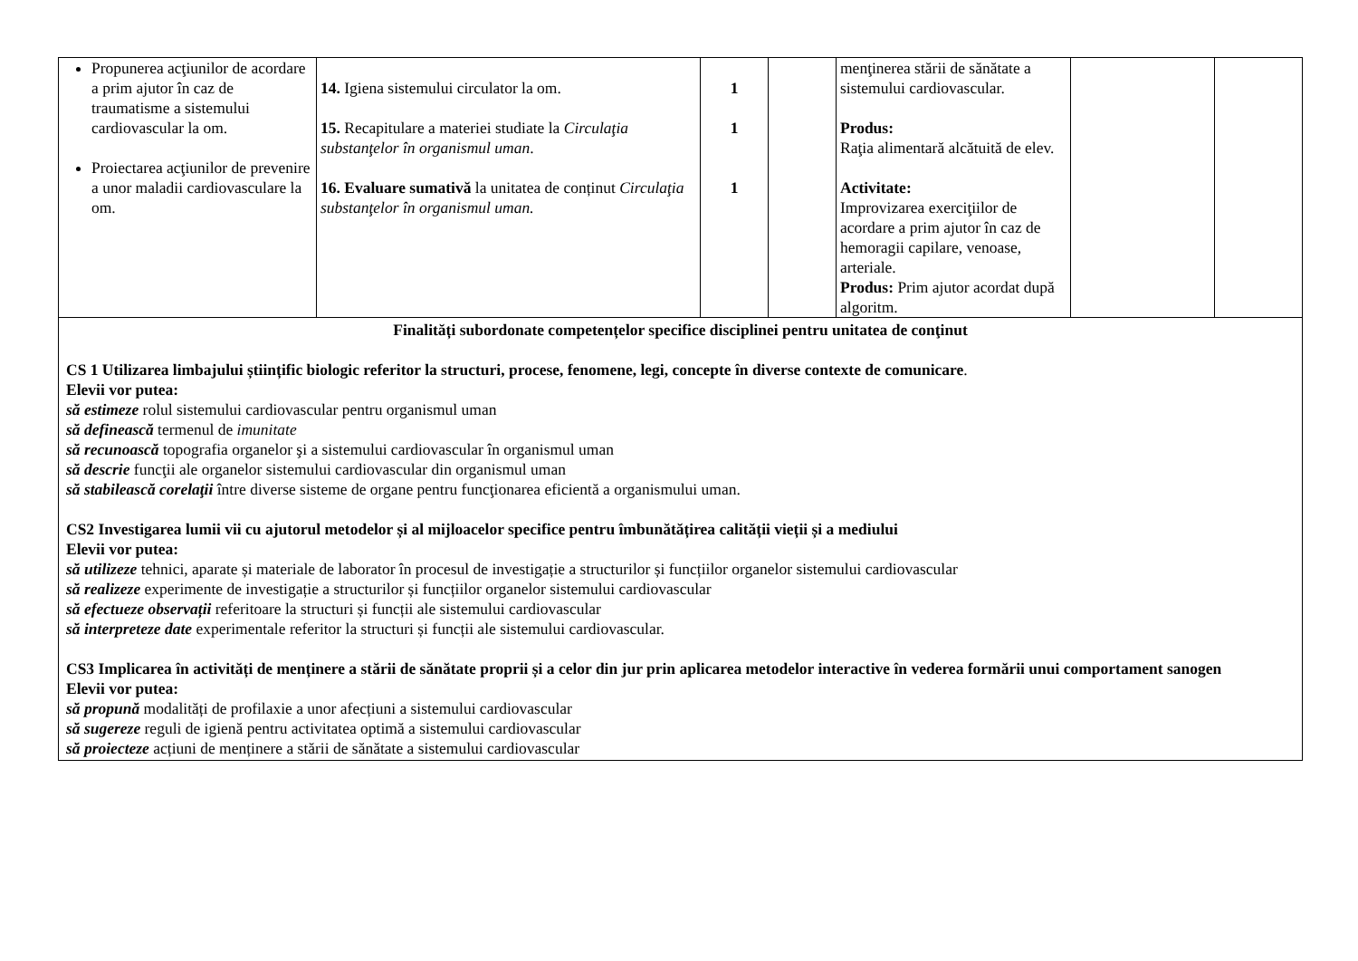| Propunerea acţiunilor de acordare a prim ajutor în caz de traumatisme a sistemului cardiovascular la om. Proiectarea acţiunilor de prevenire a unor maladii cardiovasculare la om. | 14. Igiena sistemului circulator la om. 15. Recapitulare a materiei studiate la Circulaţia substanţelor în organismul uman . 16. Evaluare sumativă la unitatea de conținut Circulaţia substanţelor în organismul uman. | 1 1 1 | | menţinerea stării de sănătate a sistemului cardiovascular. Produs: Raţia alimentară alcătuită de elev. Activitate: Improvizarea exerciţiilor de acordare a prim ajutor în caz de hemoragii capilare, venoase, arteriale. Produs: Prim ajutor acordat după algoritm. | | |
| Finalități subordonate competențelor specifice disciplinei pentru unitatea de conţinut CS 1 Utilizarea limbajului științific biologic referitor la structuri, procese, fenomene, legi, concepte în diverse contexte de comunicare . Elevii vor putea: să estimeze rolul sistemului cardiovascular pentru organismul uman să definească termenul de imunitate să recunoască topografia organelor şi a sistemului cardiovascular în organismul uman să descrie funcţii ale organelor sistemului cardiovascular din organismul uman să stabilească corelaţii între diverse sisteme de organe pentru funcţionarea eficientă a organismului uman. CS2 Investigarea lumii vii cu ajutorul metodelor și al mijloacelor specifice pentru îmbunătățirea calității vieții și a mediului Elevii vor putea: să utilizeze tehnici, aparate și materiale de laborator în procesul de investigație a structurilor și funcțiilor organelor sistemului cardiovascular să realizeze experimente de investigație a structurilor și funcțiilor organelor sistemului cardiovascular să efectueze observații referitoare la structuri și funcții ale sistemului cardiovascular să interpreteze date experimentale referitor la structuri și funcții ale sistemului cardiovascular. CS3 Implicarea în activități de menținere a stării de sănătate proprii și a celor din jur prin aplicarea metodelor interactive în vederea formării unui comportament sanogen Elevii vor putea: să propună modalități de profilaxie a unor afecțiuni a sistemului cardiovascular să sugereze reguli de igienă pentru activitatea optimă a sistemului cardiovascular să proiecteze acțiuni de menținere a stării de sănătate a sistemului cardiovascular | | | | | | |